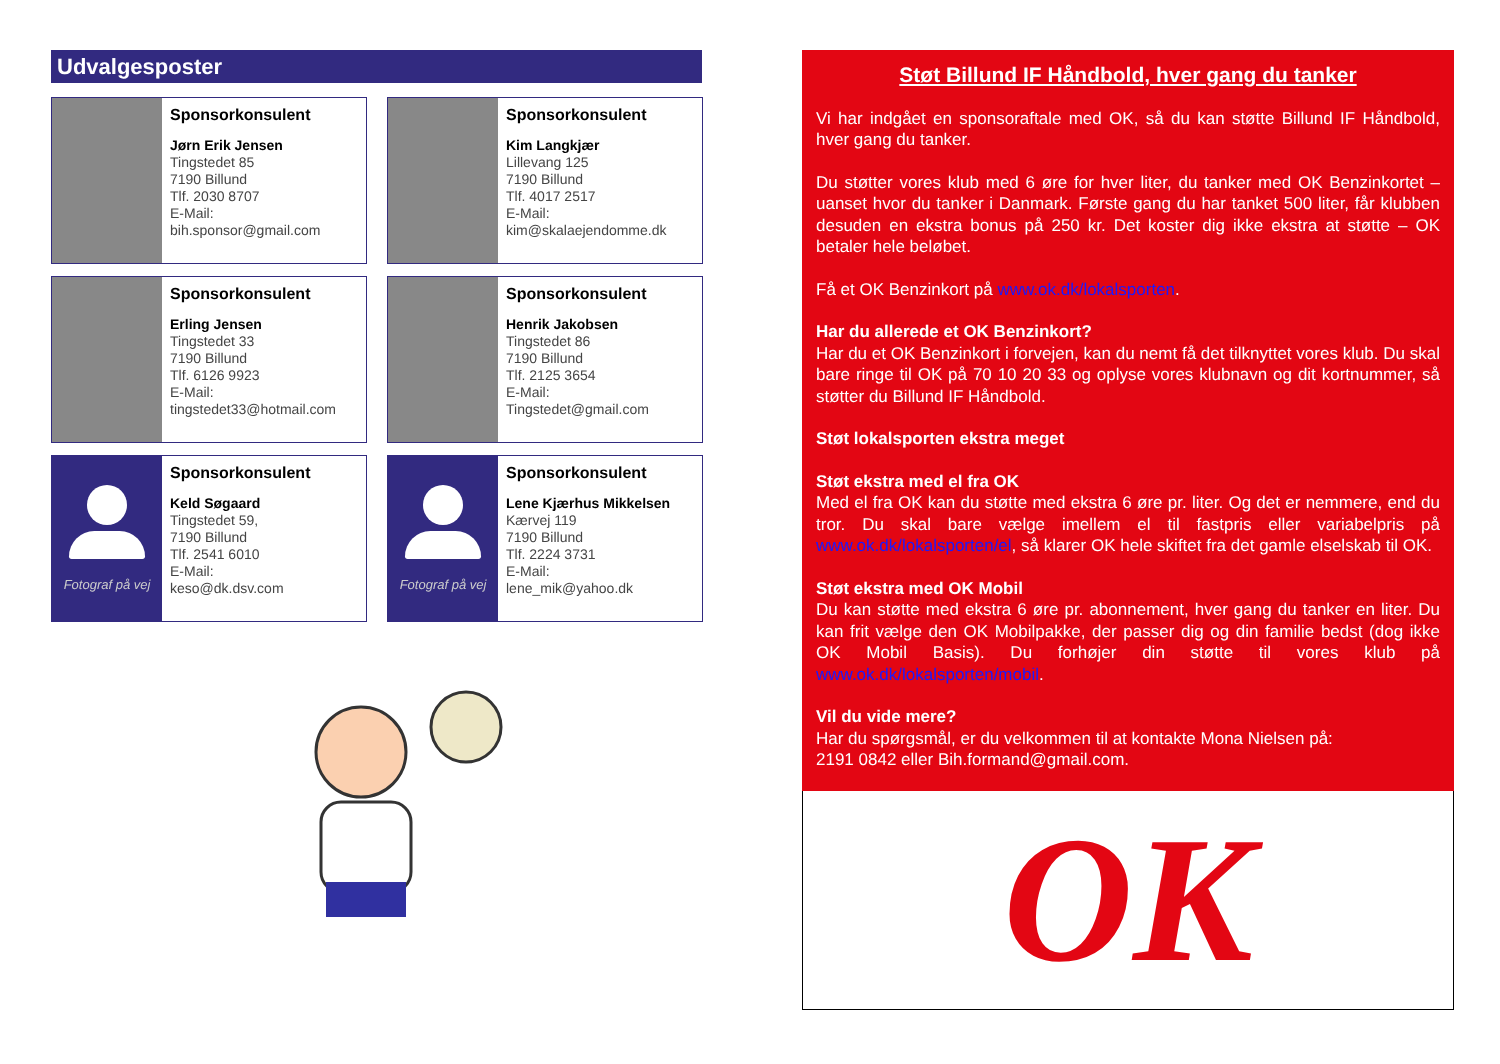Udvalgesposter
Sponsorkonsulent
Jørn Erik Jensen
Tingstedet 85
7190 Billund
Tlf. 2030 8707
E-Mail:
bih.sponsor@gmail.com
Sponsorkonsulent
Kim Langkjær
Lillevang 125
7190 Billund
Tlf. 4017 2517
E-Mail:
kim@skalaejendomme.dk
Sponsorkonsulent
Erling Jensen
Tingstedet 33
7190 Billund
Tlf. 6126 9923
E-Mail:
tingstedet33@hotmail.com
Sponsorkonsulent
Henrik Jakobsen
Tingstedet 86
7190 Billund
Tlf. 2125 3654
E-Mail:
Tingstedet@gmail.com
Fotograf på vej
Sponsorkonsulent
Keld Søgaard
Tingstedet 59,
7190 Billund
Tlf. 2541 6010
E-Mail:
keso@dk.dsv.com
Fotograf på vej
Sponsorkonsulent
Lene Kjærhus Mikkelsen
Kærvej 119
7190 Billund
Tlf. 2224 3731
E-Mail:
lene_mik@yahoo.dk
Støt Billund IF Håndbold, hver gang du tanker
Vi har indgået en sponsoraftale med OK, så du kan støtte Billund IF Håndbold, hver gang du tanker.
Du støtter vores klub med 6 øre for hver liter, du tanker med OK Benzinkortet – uanset hvor du tanker i Danmark. Første gang du har tanket 500 liter, får klubben desuden en ekstra bonus på 250 kr. Det koster dig ikke ekstra at støtte – OK betaler hele beløbet.
Få et OK Benzinkort på www.ok.dk/lokalsporten.
Har du allerede et OK Benzinkort?
Har du et OK Benzinkort i forvejen, kan du nemt få det tilknyttet vores klub. Du skal bare ringe til OK på 70 10 20 33 og oplyse vores klubnavn og dit kortnummer, så støtter du Billund IF Håndbold.
Støt lokalsporten ekstra meget
Støt ekstra med el fra OK
Med el fra OK kan du støtte med ekstra 6 øre pr. liter. Og det er nemmere, end du tror. Du skal bare vælge imellem el til fastpris eller variabelpris på www.ok.dk/lokalsporten/el, så klarer OK hele skiftet fra det gamle elselskab til OK.
Støt ekstra med OK Mobil
Du kan støtte med ekstra 6 øre pr. abonnement, hver gang du tanker en liter. Du kan frit vælge den OK Mobilpakke, der passer dig og din familie bedst (dog ikke OK Mobil Basis). Du forhøjer din støtte til vores klub på www.ok.dk/lokalsporten/mobil.
Vil du vide mere?
Har du spørgsmål, er du velkommen til at kontakte Mona Nielsen på:
2191 0842 eller Bih.formand@gmail.com.
OK